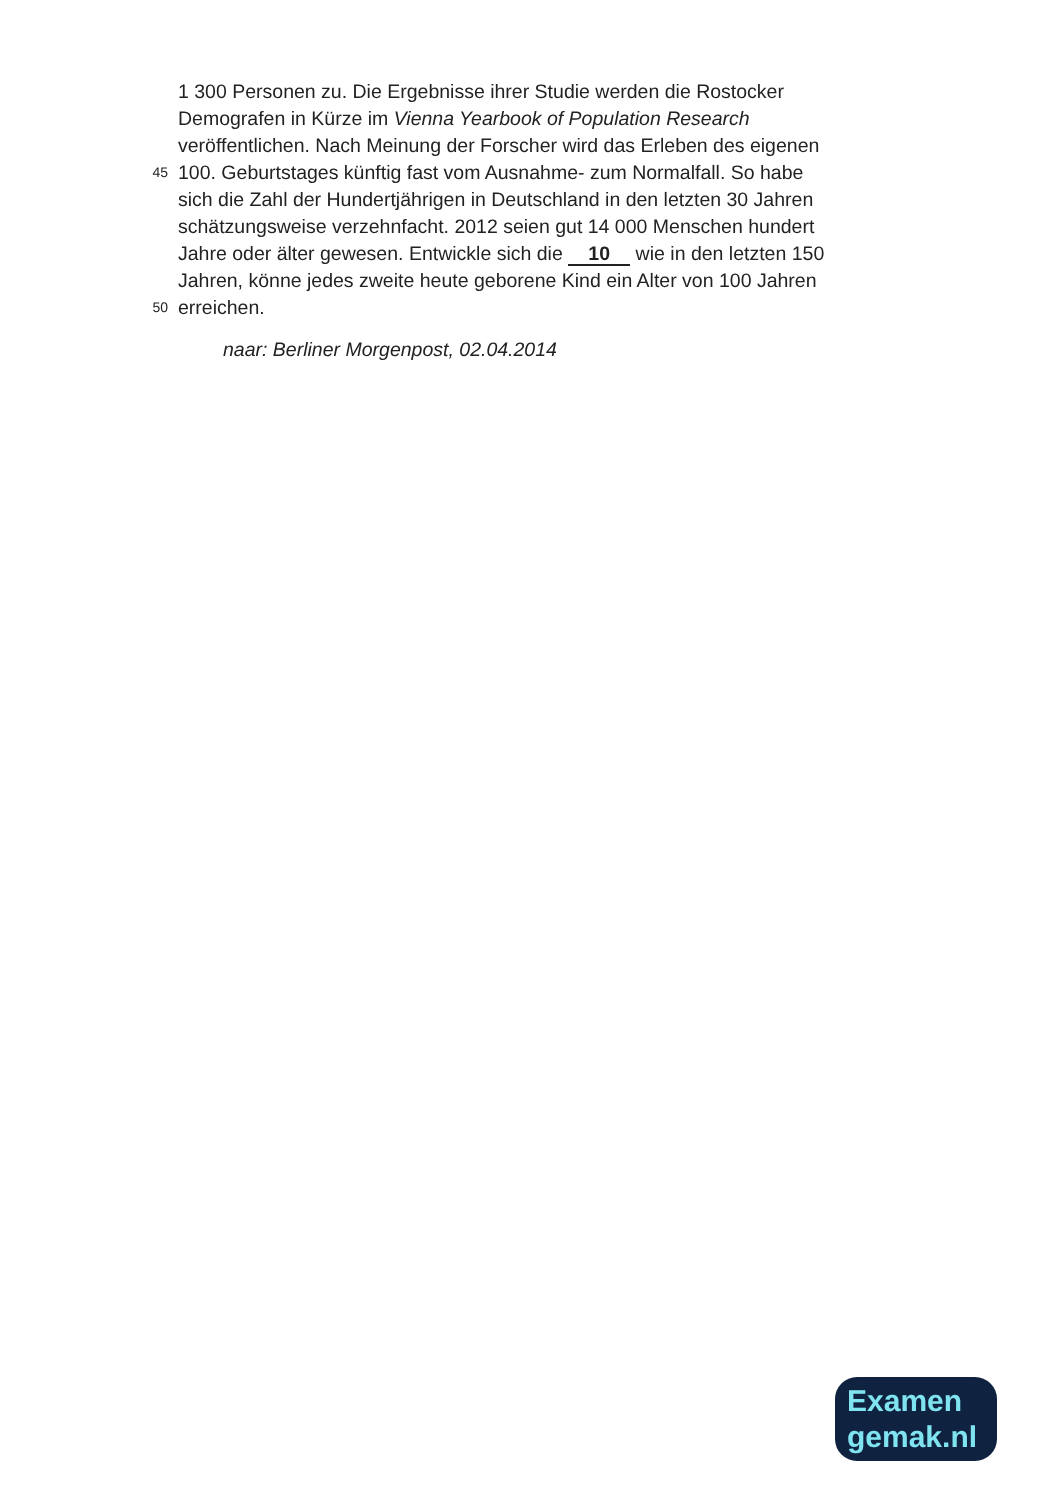1 300 Personen zu. Die Ergebnisse ihrer Studie werden die Rostocker
Demografen in Kürze im Vienna Yearbook of Population Research
veröffentlichen. Nach Meinung der Forscher wird das Erleben des eigenen
45 100. Geburtstages künftig fast vom Ausnahme- zum Normalfall. So habe
sich die Zahl der Hundertjährigen in Deutschland in den letzten 30 Jahren
schätzungsweise verzehnfacht. 2012 seien gut 14 000 Menschen hundert
Jahre oder älter gewesen. Entwickle sich die 10 wie in den letzten 150
Jahren, könne jedes zweite heute geborene Kind ein Alter von 100 Jahren
50 erreichen.
naar: Berliner Morgenpost, 02.04.2014
Examen
gemak.nl